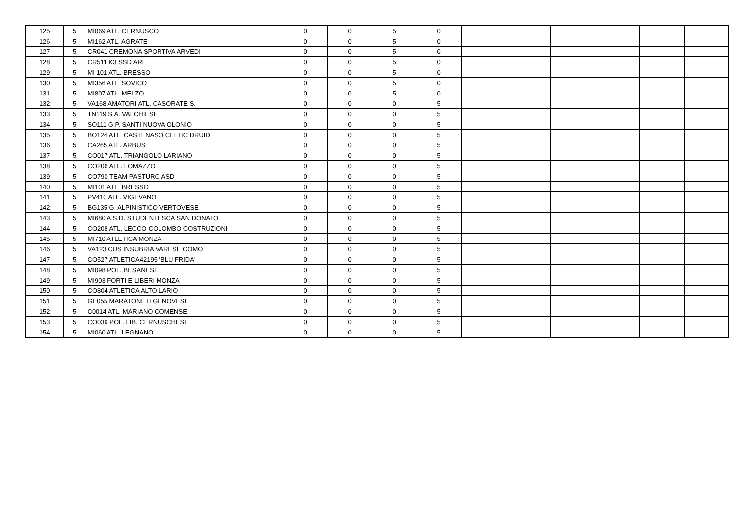| 125 | 5 | MI069 ATL. CERNUSCO | 0 | 0 | 5 | 0 | | | | | | |
| 126 | 5 | MI162 ATL. AGRATE | 0 | 0 | 5 | 0 | | | | | | |
| 127 | 5 | CR041 CREMONA SPORTIVA ARVEDI | 0 | 0 | 5 | 0 | | | | | | |
| 128 | 5 | CR511 K3 SSD ARL | 0 | 0 | 5 | 0 | | | | | | |
| 129 | 5 | MI 101 ATL. BRESSO | 0 | 0 | 5 | 0 | | | | | | |
| 130 | 5 | MI356 ATL. SOVICO | 0 | 0 | 5 | 0 | | | | | | |
| 131 | 5 | MI807 ATL. MELZO | 0 | 0 | 5 | 0 | | | | | | |
| 132 | 5 | VA168 AMATORI ATL. CASORATE S. | 0 | 0 | 0 | 5 | | | | | | |
| 133 | 5 | TN119 S.A. VALCHIESE | 0 | 0 | 0 | 5 | | | | | | |
| 134 | 5 | SO111 G.P. SANTI NUOVA OLONIO | 0 | 0 | 0 | 5 | | | | | | |
| 135 | 5 | BO124 ATL. CASTENASO CELTIC DRUID | 0 | 0 | 0 | 5 | | | | | | |
| 136 | 5 | CA265 ATL. ARBUS | 0 | 0 | 0 | 5 | | | | | | |
| 137 | 5 | CO017 ATL. TRIANGOLO LARIANO | 0 | 0 | 0 | 5 | | | | | | |
| 138 | 5 | CO206 ATL. LOMAZZO | 0 | 0 | 0 | 5 | | | | | | |
| 139 | 5 | CO790 TEAM PASTURO ASD | 0 | 0 | 0 | 5 | | | | | | |
| 140 | 5 | MI101 ATL. BRESSO | 0 | 0 | 0 | 5 | | | | | | |
| 141 | 5 | PV410 ATL. VIGEVANO | 0 | 0 | 0 | 5 | | | | | | |
| 142 | 5 | BG135 G. ALPINISTICO VERTOVESE | 0 | 0 | 0 | 5 | | | | | | |
| 143 | 5 | MI680 A.S.D. STUDENTESCA SAN DONATO | 0 | 0 | 0 | 5 | | | | | | |
| 144 | 5 | CO208 ATL. LECCO-COLOMBO COSTRUZIONI | 0 | 0 | 0 | 5 | | | | | | |
| 145 | 5 | MI710 ATLETICA MONZA | 0 | 0 | 0 | 5 | | | | | | |
| 146 | 5 | VA123 CUS INSUBRIA VARESE COMO | 0 | 0 | 0 | 5 | | | | | | |
| 147 | 5 | CO527 ATLETICA42195 'BLU FRIDA' | 0 | 0 | 0 | 5 | | | | | | |
| 148 | 5 | MI098 POL. BESANESE | 0 | 0 | 0 | 5 | | | | | | |
| 149 | 5 | MI903 FORTI E LIBERI MONZA | 0 | 0 | 0 | 5 | | | | | | |
| 150 | 5 | CO804 ATLETICA ALTO LARIO | 0 | 0 | 0 | 5 | | | | | | |
| 151 | 5 | GE055 MARATONETI GENOVESI | 0 | 0 | 0 | 5 | | | | | | |
| 152 | 5 | C0014 ATL. MARIANO COMENSE | 0 | 0 | 0 | 5 | | | | | | |
| 153 | 5 | CO039 POL. LIB. CERNUSCHESE | 0 | 0 | 0 | 5 | | | | | | |
| 154 | 5 | MI060 ATL. LEGNANO | 0 | 0 | 0 | 5 | | | | | | |